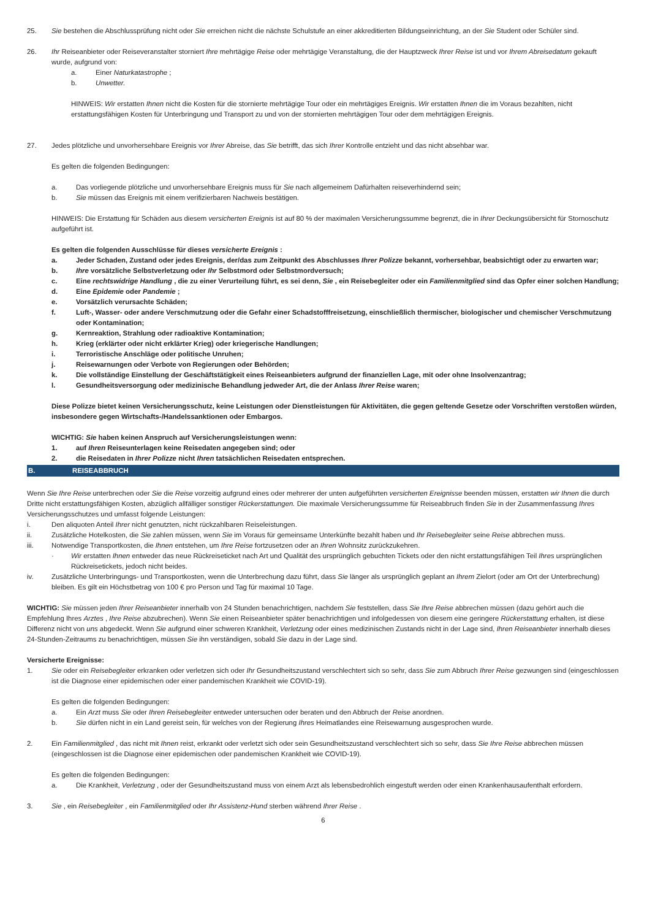25. Sie bestehen die Abschlussprüfung nicht oder Sie erreichen nicht die nächste Schulstufe an einer akkreditierten Bildungseinrichtung, an der Sie Student oder Schüler sind.
26. Ihr Reiseanbieter oder Reiseveranstalter storniert Ihre mehrtägige Reise oder mehrtägige Veranstaltung, die der Hauptzweck Ihrer Reise ist und vor Ihrem Abreisedatum gekauft wurde, aufgrund von:
a. Einer Naturkatastrophe ;
b. Unwetter.
HINWEIS: Wir erstatten Ihnen nicht die Kosten für die stornierte mehrtägige Tour oder ein mehrtägiges Ereignis. Wir erstatten Ihnen die im Voraus bezahlten, nicht erstattungsfähigen Kosten für Unterbringung und Transport zu und von der stornierten mehrtägigen Tour oder dem mehrtägigen Ereignis.
27. Jedes plötzliche und unvorhersehbare Ereignis vor Ihrer Abreise, das Sie betrifft, das sich Ihrer Kontrolle entzieht und das nicht absehbar war.
Es gelten die folgenden Bedingungen:
a. Das vorliegende plötzliche und unvorhersehbare Ereignis muss für Sie nach allgemeinem Dafürhalten reiseverhindernd sein;
b. Sie müssen das Ereignis mit einem verifizierbaren Nachweis bestätigen.
HINWEIS: Die Erstattung für Schäden aus diesem versicherten Ereignis ist auf 80 % der maximalen Versicherungssumme begrenzt, die in Ihrer Deckungsübersicht für Stornoschutz aufgeführt ist.
Es gelten die folgenden Ausschlüsse für dieses versicherte Ereignis :
a. Jeder Schaden, Zustand oder jedes Ereignis, der/das zum Zeitpunkt des Abschlusses Ihrer Polizze bekannt, vorhersehbar, beabsichtigt oder zu erwarten war;
b. Ihre vorsätzliche Selbstverletzung oder Ihr Selbstmord oder Selbstmordversuch;
c. Eine rechtswidrige Handlung , die zu einer Verurteilung führt, es sei denn, Sie , ein Reisebegleiter oder ein Familienmitglied sind das Opfer einer solchen Handlung;
d. Eine Epidemie oder Pandemie ;
e. Vorsätzlich verursachte Schäden;
f. Luft-, Wasser- oder andere Verschmutzung oder die Gefahr einer Schadstofffreisetzung, einschließlich thermischer, biologischer und chemischer Verschmutzung oder Kontamination;
g. Kernreaktion, Strahlung oder radioaktive Kontamination;
h. Krieg (erklärter oder nicht erklärter Krieg) oder kriegerische Handlungen;
i. Terroristische Anschläge oder politische Unruhen;
j. Reisewarnungen oder Verbote von Regierungen oder Behörden;
k. Die vollständige Einstellung der Geschäftstätigkeit eines Reiseanbieters aufgrund der finanziellen Lage, mit oder ohne Insolvenzantrag;
l. Gesundheitsversorgung oder medizinische Behandlung jedweder Art, die der Anlass Ihrer Reise waren;
Diese Polizze bietet keinen Versicherungsschutz, keine Leistungen oder Dienstleistungen für Aktivitäten, die gegen geltende Gesetze oder Vorschriften verstoßen würden, insbesondere gegen Wirtschafts-/Handelssanktionen oder Embargos.
WICHTIG: Sie haben keinen Anspruch auf Versicherungsleistungen wenn:
1. auf Ihren Reiseunterlagen keine Reisedaten angegeben sind; oder
2. die Reisedaten in Ihrer Polizze nicht Ihren tatsächlichen Reisedaten entsprechen.
B. REISEABBRUCH
Wenn Sie Ihre Reise unterbrechen oder Sie die Reise vorzeitig aufgrund eines oder mehrerer der unten aufgeführten versicherten Ereignisse beenden müssen, erstatten wir Ihnen die durch Dritte nicht erstattungsfähigen Kosten, abzüglich allfälliger sonstiger Rückerstattungen. Die maximale Versicherungssumme für Reiseabbruch finden Sie in der Zusammenfassung Ihres Versicherungsschutzes und umfasst folgende Leistungen:
i. Den aliquoten Anteil Ihrer nicht genutzten, nicht rückzahlbaren Reiseleistungen.
ii. Zusätzliche Hotelkosten, die Sie zahlen müssen, wenn Sie im Voraus für gemeinsame Unterkünfte bezahlt haben und Ihr Reisebegleiter seine Reise abbrechen muss.
iii. Notwendige Transportkosten, die Ihnen entstehen, um Ihre Reise fortzusetzen oder an Ihren Wohnsitz zurückzukehren.
· Wir erstatten Ihnen entweder das neue Rückreiseticket nach Art und Qualität des ursprünglich gebuchten Tickets oder den nicht erstattungsfähigen Teil Ihres ursprünglichen Rückreisetickets, jedoch nicht beides.
iv. Zusätzliche Unterbringungs- und Transportkosten, wenn die Unterbrechung dazu führt, dass Sie länger als ursprünglich geplant an Ihrem Zielort (oder am Ort der Unterbrechung) bleiben. Es gilt ein Höchstbetrag von 100 € pro Person und Tag für maximal 10 Tage.
WICHTIG: Sie müssen jeden Ihrer Reiseanbieter innerhalb von 24 Stunden benachrichtigen, nachdem Sie feststellen, dass Sie Ihre Reise abbrechen müssen (dazu gehört auch die Empfehlung Ihres Arztes , Ihre Reise abzubrechen). Wenn Sie einen Reiseanbieter später benachrichtigen und infolgedessen von diesem eine geringere Rückerstattung erhalten, ist diese Differenz nicht von uns abgedeckt. Wenn Sie aufgrund einer schweren Krankheit, Verletzung oder eines medizinischen Zustands nicht in der Lage sind, Ihren Reiseanbieter innerhalb dieses 24-Stunden-Zeitraums zu benachrichtigen, müssen Sie ihn verständigen, sobald Sie dazu in der Lage sind.
Versicherte Ereignisse:
1. Sie oder ein Reisebegleiter erkranken oder verletzen sich oder Ihr Gesundheitszustand verschlechtert sich so sehr, dass Sie zum Abbruch Ihrer Reise gezwungen sind (eingeschlossen ist die Diagnose einer epidemischen oder einer pandemischen Krankheit wie COVID-19).
Es gelten die folgenden Bedingungen:
a. Ein Arzt muss Sie oder Ihren Reisebegleiter entweder untersuchen oder beraten und den Abbruch der Reise anordnen.
b. Sie dürfen nicht in ein Land gereist sein, für welches von der Regierung Ihres Heimatlandes eine Reisewarnung ausgesprochen wurde.
2. Ein Familienmitglied , das nicht mit Ihnen reist, erkrankt oder verletzt sich oder sein Gesundheitszustand verschlechtert sich so sehr, dass Sie Ihre Reise abbrechen müssen (eingeschlossen ist die Diagnose einer epidemischen oder pandemischen Krankheit wie COVID-19).
Es gelten die folgenden Bedingungen:
a. Die Krankheit, Verletzung , oder der Gesundheitszustand muss von einem Arzt als lebensbedrohlich eingestuft werden oder einen Krankenhausaufenthalt erfordern.
3. Sie , ein Reisebegleiter , ein Familienmitglied oder Ihr Assistenz-Hund sterben während Ihrer Reise .
6